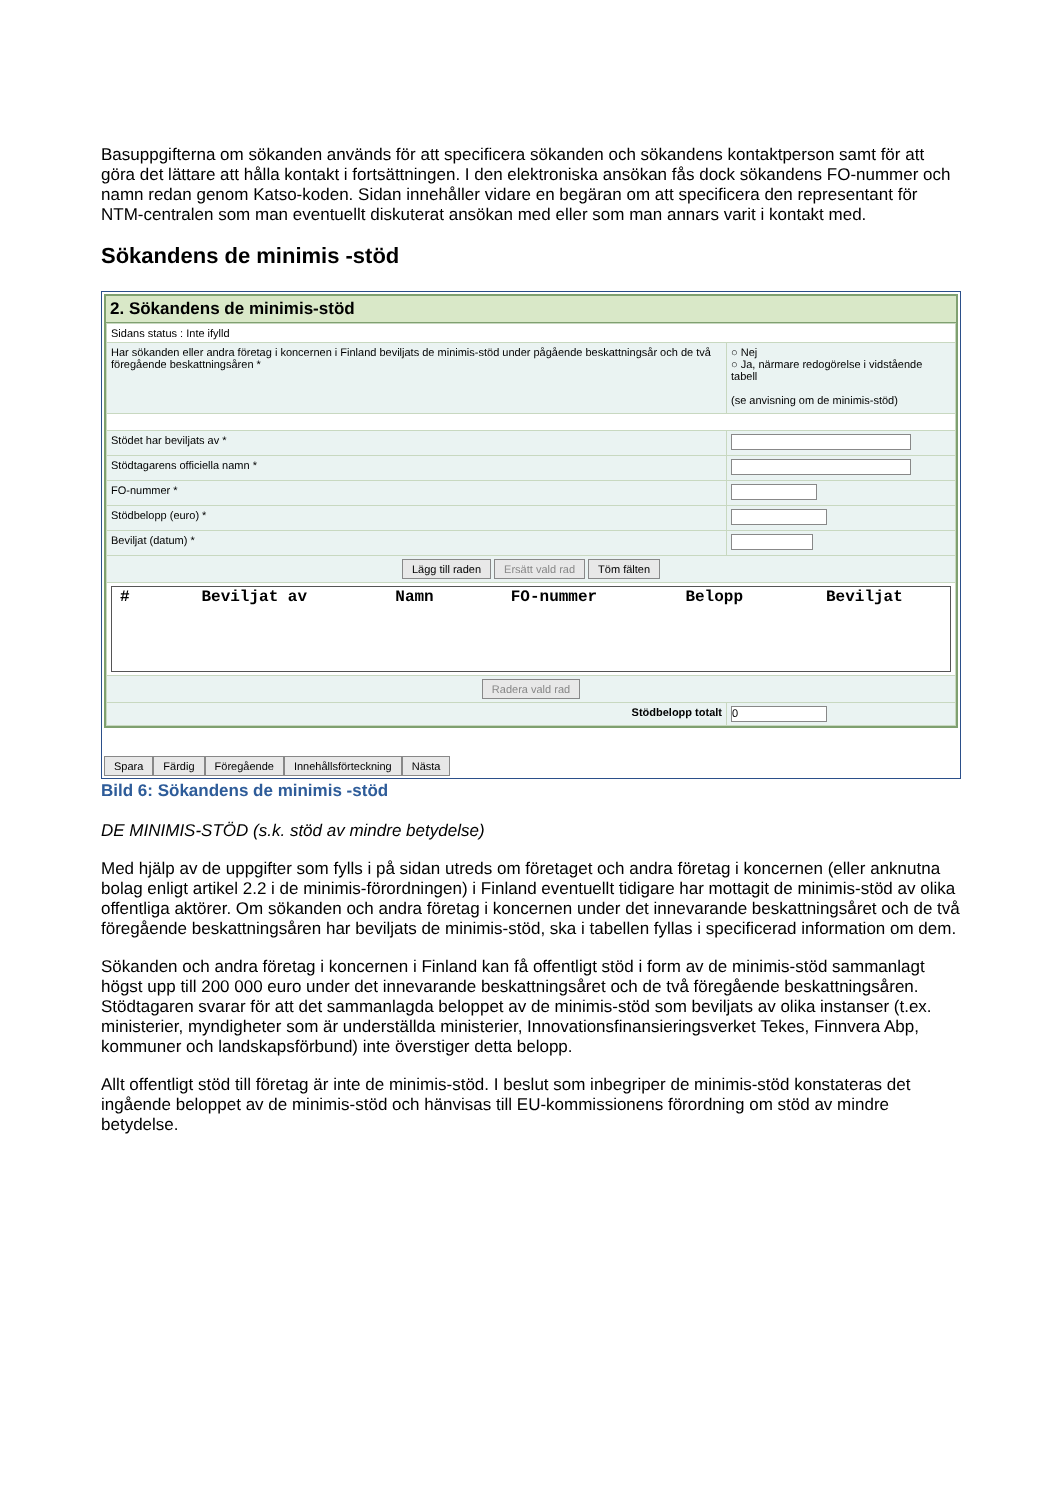Basuppgifterna om sökanden används för att specificera sökanden och sökandens kontaktperson samt för att göra det lättare att hålla kontakt i fortsättningen. I den elektroniska ansökan fås dock sökandens FO-nummer och namn redan genom Katso-koden. Sidan innehåller vidare en begäran om att specificera den representant för NTM-centralen som man eventuellt diskuterat ansökan med eller som man annars varit i kontakt med.
Sökandens de minimis -stöd
2. Sökandens de minimis-stöd
| Sidans status : Inte ifylld | |
| Har sökanden eller andra företag i koncernen i Finland beviljats de minimis-stöd under pågående beskattningsår och de två föregående beskattningsåren * | ○ Nej ○ Ja, närmare redogörelse i vidstående tabell (se anvisning om de minimis-stöd) |
| Stödet har beviljats av * | |
| Stödtagarens officiella namn * | |
| FO-nummer * | |
| Stödbelopp (euro) * | |
| Beviljat (datum) * | |
| Lägg till raden Ersätt vald rad Töm fälten | |
| / # / Beviljat av / Namn / FO-nummer / Belopp / Beviljat / / --- / --- / --- / --- / --- / --- / | |
| Radera vald rad | |
| Stödbelopp totalt | 0 |
Spara Färdig Föregående Innehållsförteckning Nästa
Bild 6: Sökandens de minimis -stöd
DE MINIMIS-STÖD (s.k. stöd av mindre betydelse)
Med hjälp av de uppgifter som fylls i på sidan utreds om företaget och andra företag i koncernen (eller anknutna bolag enligt artikel 2.2 i de minimis-förordningen) i Finland eventuellt tidigare har mottagit de minimis-stöd av olika offentliga aktörer. Om sökanden och andra företag i koncernen under det innevarande beskattningsåret och de två föregående beskattningsåren har beviljats de minimis-stöd, ska i tabellen fyllas i specificerad information om dem.
Sökanden och andra företag i koncernen i Finland kan få offentligt stöd i form av de minimis-stöd sammanlagt högst upp till 200 000 euro under det innevarande beskattningsåret och de två föregående beskattningsåren. Stödtagaren svarar för att det sammanlagda beloppet av de minimis-stöd som beviljats av olika instanser (t.ex. ministerier, myndigheter som är underställda ministerier, Innovationsfinansieringsverket Tekes, Finnvera Abp, kommuner och landskapsförbund) inte överstiger detta belopp.
Allt offentligt stöd till företag är inte de minimis-stöd. I beslut som inbegriper de minimis-stöd konstateras det ingående beloppet av de minimis-stöd och hänvisas till EU-kommissionens förordning om stöd av mindre betydelse.